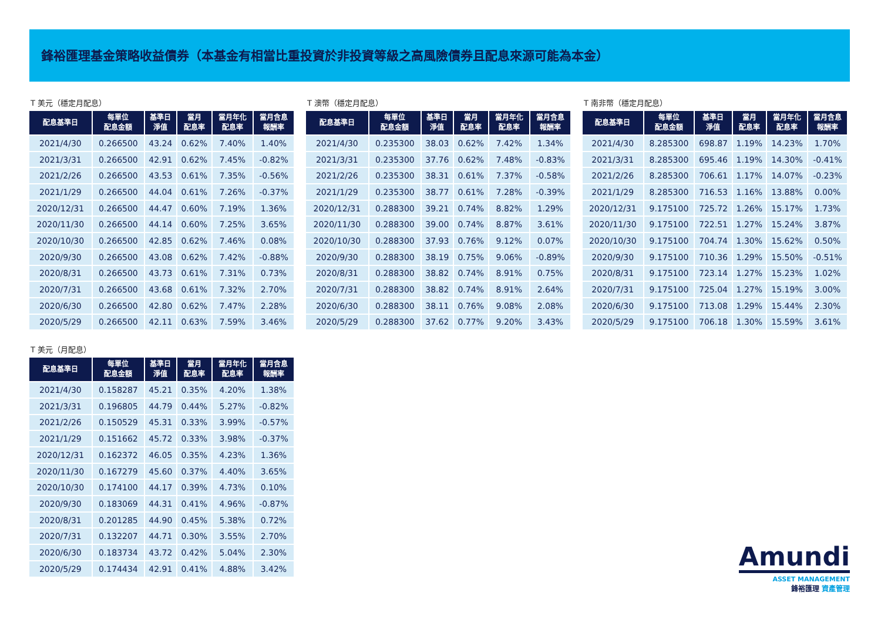鋒裕匯理基金策略收益債券（本基金有相當比重投資於非投資等級之高風險債券且配息來源可能為本金）
T 美元（穩定月配息）
| 配息基準日 | 每單位 配息金額 | 基準日 淨值 | 當月 配息率 | 當月年化 配息率 | 當月含息 報酬率 |
| --- | --- | --- | --- | --- | --- |
| 2021/4/30 | 0.266500 | 43.24 | 0.62% | 7.40% | 1.40% |
| 2021/3/31 | 0.266500 | 42.91 | 0.62% | 7.45% | -0.82% |
| 2021/2/26 | 0.266500 | 43.53 | 0.61% | 7.35% | -0.56% |
| 2021/1/29 | 0.266500 | 44.04 | 0.61% | 7.26% | -0.37% |
| 2020/12/31 | 0.266500 | 44.47 | 0.60% | 7.19% | 1.36% |
| 2020/11/30 | 0.266500 | 44.14 | 0.60% | 7.25% | 3.65% |
| 2020/10/30 | 0.266500 | 42.85 | 0.62% | 7.46% | 0.08% |
| 2020/9/30 | 0.266500 | 43.08 | 0.62% | 7.42% | -0.88% |
| 2020/8/31 | 0.266500 | 43.73 | 0.61% | 7.31% | 0.73% |
| 2020/7/31 | 0.266500 | 43.68 | 0.61% | 7.32% | 2.70% |
| 2020/6/30 | 0.266500 | 42.80 | 0.62% | 7.47% | 2.28% |
| 2020/5/29 | 0.266500 | 42.11 | 0.63% | 7.59% | 3.46% |
T 澳幣（穩定月配息）
| 配息基準日 | 每單位 配息金額 | 基準日 淨值 | 當月 配息率 | 當月年化 配息率 | 當月含息 報酬率 |
| --- | --- | --- | --- | --- | --- |
| 2021/4/30 | 0.235300 | 38.03 | 0.62% | 7.42% | 1.34% |
| 2021/3/31 | 0.235300 | 37.76 | 0.62% | 7.48% | -0.83% |
| 2021/2/26 | 0.235300 | 38.31 | 0.61% | 7.37% | -0.58% |
| 2021/1/29 | 0.235300 | 38.77 | 0.61% | 7.28% | -0.39% |
| 2020/12/31 | 0.288300 | 39.21 | 0.74% | 8.82% | 1.29% |
| 2020/11/30 | 0.288300 | 39.00 | 0.74% | 8.87% | 3.61% |
| 2020/10/30 | 0.288300 | 37.93 | 0.76% | 9.12% | 0.07% |
| 2020/9/30 | 0.288300 | 38.19 | 0.75% | 9.06% | -0.89% |
| 2020/8/31 | 0.288300 | 38.82 | 0.74% | 8.91% | 0.75% |
| 2020/7/31 | 0.288300 | 38.82 | 0.74% | 8.91% | 2.64% |
| 2020/6/30 | 0.288300 | 38.11 | 0.76% | 9.08% | 2.08% |
| 2020/5/29 | 0.288300 | 37.62 | 0.77% | 9.20% | 3.43% |
T 南非幣（穩定月配息）
| 配息基準日 | 每單位 配息金額 | 基準日 淨值 | 當月 配息率 | 當月年化 配息率 | 當月含息 報酬率 |
| --- | --- | --- | --- | --- | --- |
| 2021/4/30 | 8.285300 | 698.87 | 1.19% | 14.23% | 1.70% |
| 2021/3/31 | 8.285300 | 695.46 | 1.19% | 14.30% | -0.41% |
| 2021/2/26 | 8.285300 | 706.61 | 1.17% | 14.07% | -0.23% |
| 2021/1/29 | 8.285300 | 716.53 | 1.16% | 13.88% | 0.00% |
| 2020/12/31 | 9.175100 | 725.72 | 1.26% | 15.17% | 1.73% |
| 2020/11/30 | 9.175100 | 722.51 | 1.27% | 15.24% | 3.87% |
| 2020/10/30 | 9.175100 | 704.74 | 1.30% | 15.62% | 0.50% |
| 2020/9/30 | 9.175100 | 710.36 | 1.29% | 15.50% | -0.51% |
| 2020/8/31 | 9.175100 | 723.14 | 1.27% | 15.23% | 1.02% |
| 2020/7/31 | 9.175100 | 725.04 | 1.27% | 15.19% | 3.00% |
| 2020/6/30 | 9.175100 | 713.08 | 1.29% | 15.44% | 2.30% |
| 2020/5/29 | 9.175100 | 706.18 | 1.30% | 15.59% | 3.61% |
T 美元（月配息）
| 配息基準日 | 每單位 配息金額 | 基準日 淨值 | 當月 配息率 | 當月年化 配息率 | 當月含息 報酬率 |
| --- | --- | --- | --- | --- | --- |
| 2021/4/30 | 0.158287 | 45.21 | 0.35% | 4.20% | 1.38% |
| 2021/3/31 | 0.196805 | 44.79 | 0.44% | 5.27% | -0.82% |
| 2021/2/26 | 0.150529 | 45.31 | 0.33% | 3.99% | -0.57% |
| 2021/1/29 | 0.151662 | 45.72 | 0.33% | 3.98% | -0.37% |
| 2020/12/31 | 0.162372 | 46.05 | 0.35% | 4.23% | 1.36% |
| 2020/11/30 | 0.167279 | 45.60 | 0.37% | 4.40% | 3.65% |
| 2020/10/30 | 0.174100 | 44.17 | 0.39% | 4.73% | 0.10% |
| 2020/9/30 | 0.183069 | 44.31 | 0.41% | 4.96% | -0.87% |
| 2020/8/31 | 0.201285 | 44.90 | 0.45% | 5.38% | 0.72% |
| 2020/7/31 | 0.132207 | 44.71 | 0.30% | 3.55% | 2.70% |
| 2020/6/30 | 0.183734 | 43.72 | 0.42% | 5.04% | 2.30% |
| 2020/5/29 | 0.174434 | 42.91 | 0.41% | 4.88% | 3.42% |
Amundi
ASSET MANAGEMENT
鋒裕匯理 資產管理